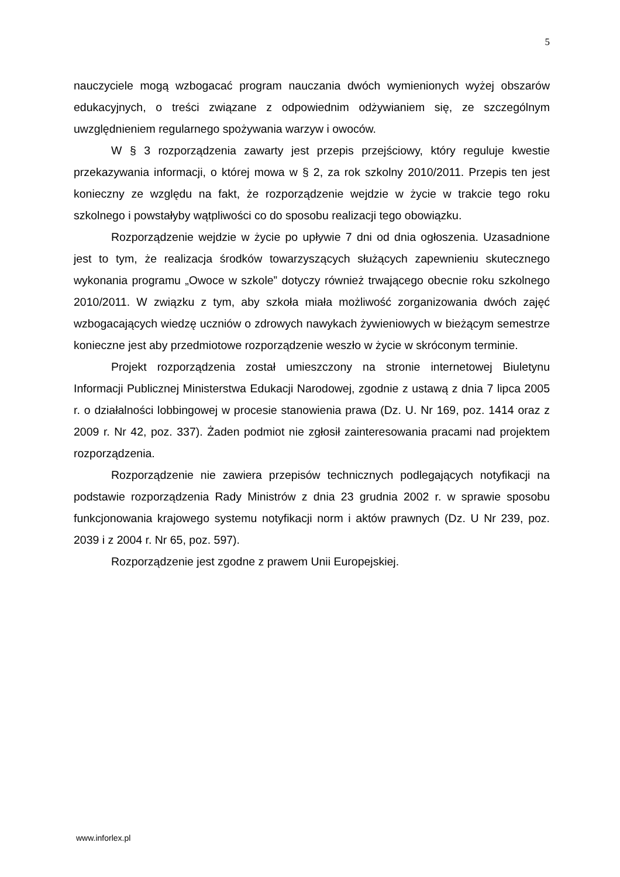5
nauczyciele mogą wzbogacać program nauczania dwóch wymienionych wyżej obszarów edukacyjnych, o treści związane z odpowiednim odżywianiem się, ze szczególnym uwzględnieniem regularnego spożywania warzyw i owoców.
W § 3 rozporządzenia zawarty jest przepis przejściowy, który reguluje kwestie przekazywania informacji, o której mowa w § 2, za rok szkolny 2010/2011. Przepis ten jest konieczny ze względu na fakt, że rozporządzenie wejdzie w życie w trakcie tego roku szkolnego i powstałyby wątpliwości co do sposobu realizacji tego obowiązku.
Rozporządzenie wejdzie w życie po upływie 7 dni od dnia ogłoszenia. Uzasadnione jest to tym, że realizacja środków towarzyszących służących zapewnieniu skutecznego wykonania programu „Owoce w szkole” dotyczy również trwającego obecnie roku szkolnego 2010/2011. W związku z tym, aby szkoła miała możliwość zorganizowania dwóch zajęć wzbogacających wiedzę uczniów o zdrowych nawykach żywieniowych w bieżącym semestrze konieczne jest aby przedmiotowe rozporządzenie weszło w życie w skróconym terminie.
Projekt rozporządzenia został umieszczony na stronie internetowej Biuletynu Informacji Publicznej Ministerstwa Edukacji Narodowej, zgodnie z ustawą z dnia 7 lipca 2005 r. o działalności lobbingowej w procesie stanowienia prawa (Dz. U. Nr 169, poz. 1414 oraz z 2009 r. Nr 42, poz. 337). Żaden podmiot nie zgłosił zainteresowania pracami nad projektem rozporządzenia.
Rozporządzenie nie zawiera przepisów technicznych podlegających notyfikacji na podstawie rozporządzenia Rady Ministrów z dnia 23 grudnia 2002 r. w sprawie sposobu funkcjonowania krajowego systemu notyfikacji norm i aktów prawnych (Dz. U Nr 239, poz. 2039 i z 2004 r. Nr 65, poz. 597).
Rozporządzenie jest zgodne z prawem Unii Europejskiej.
www.inforlex.pl